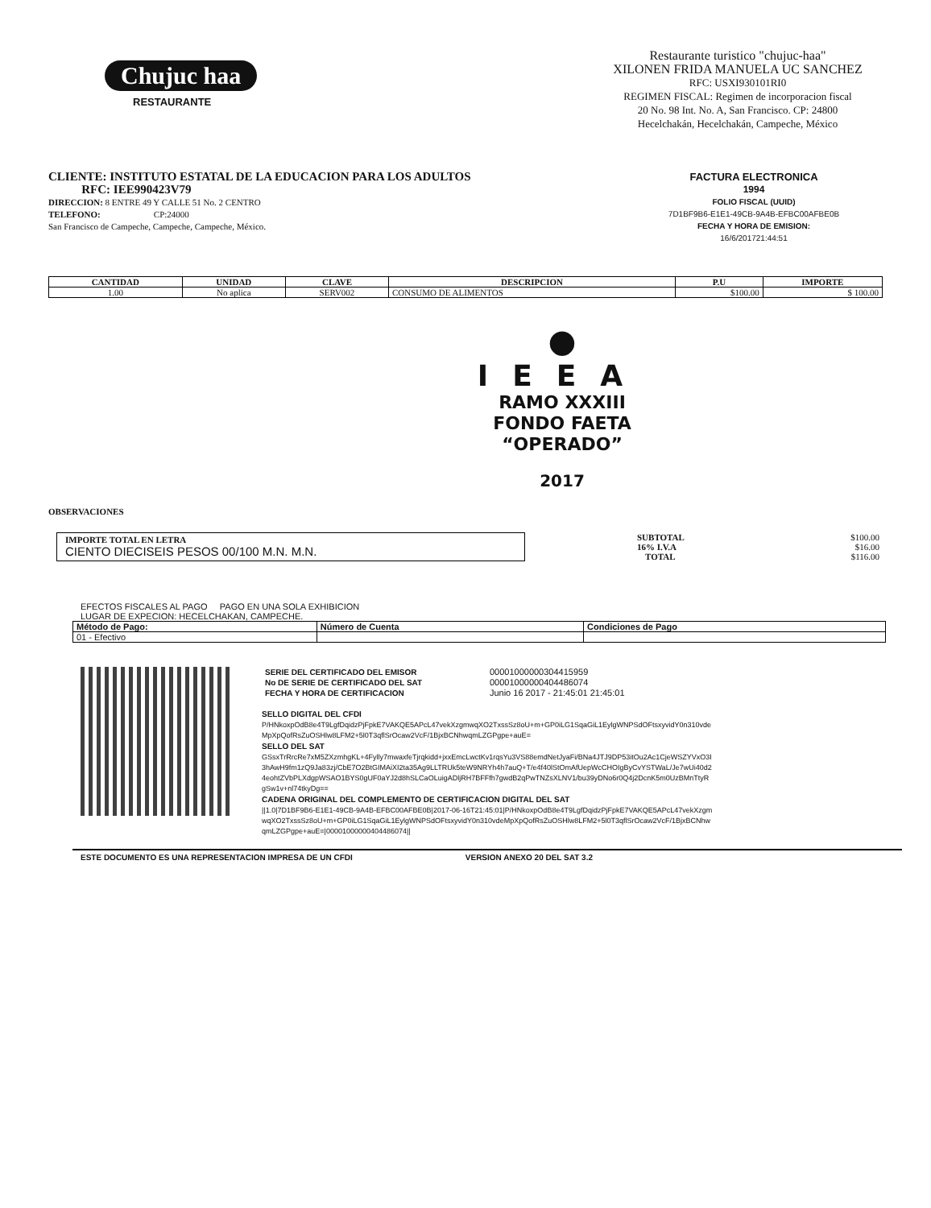Chujuc haa
RESTAURANTE
Restaurante turistico "chujuc-haa"
XILONEN FRIDA MANUELA UC SANCHEZ
RFC: USXI930101RI0
REGIMEN FISCAL: Regimen de incorporacion fiscal
20 No. 98 Int. No. A, San Francisco. CP: 24800
Hecelchakán, Hecelchakán, Campeche, México
CLIENTE: INSTITUTO ESTATAL DE LA EDUCACION PARA LOS ADULTOS
RFC: IEE990423V79
DIRECCION: 8 ENTRE 49 Y CALLE 51 No. 2 CENTRO
TELEFONO: CP:24000
San Francisco de Campeche, Campeche, Campeche, México.
FACTURA ELECTRONICA
1994
FOLIO FISCAL (UUID)
7D1BF9B6-E1E1-49CB-9A4B-EFBC00AFBE0B
FECHA Y HORA DE EMISION:
16/6/201721:44:51
| CANTIDAD | UNIDAD | CLAVE | DESCRIPCION | P.U | IMPORTE |
| --- | --- | --- | --- | --- | --- |
| 1.00 | No aplica | SERV002 | CONSUMO DE ALIMENTOS | $100.00 | $ 100.00 |
●
IEEA
RAMO XXXIII
FONDO FAETA
“OPERADO”
2017
OBSERVACIONES
IMPORTE TOTAL EN LETRA
CIENTO DIECISEIS PESOS 00/100 M.N. M.N.
| SUBTOTAL | $100.00 |
| 16% I.V.A | $16.00 |
| TOTAL | $116.00 |
EFECTOS FISCALES AL PAGO PAGO EN UNA SOLA EXHIBICION
LUGAR DE EXPECION: HECELCHAKAN, CAMPECHE.
| Método de Pago: | Número de Cuenta | Condiciones de Pago |
| --- | --- | --- |
| 01 - Efectivo | | |
| SERIE DEL CERTIFICADO DEL EMISOR | 00001000000304415959 |
| No DE SERIE DE CERTIFICADO DEL SAT | 00001000000404486074 |
| FECHA Y HORA DE CERTIFICACION | Junio 16 2017 - 21:45:01 21:45:01 |
SELLO DIGITAL DEL CFDI
P/HNkoxpOdB8e4T9LgfDqidzPjFpkE7VAKQE5APcL47vekXzgmwqXO2TxssSz8oU+m+GP0iLG1SqaGiL1EylgWNPSdOFtsxyvidY0n310vdeMpXpQofRsZuOSHlw8LFM2+5l0T3qflSrOcaw2VcF/1BjxBCNhwqmLZGPgpe+auE=
SELLO DEL SAT
GSsxTrRrcRe7xM5ZXzmhgKL+4Fylly7mwaxfeTjrqkidd+jxxEmcLwctKv1rqsYu3VS88emdNetJyaFi/BNa4JTJ9DP53itOu2Ac1CjeWSZYVxO3I3hAwH9fm1zQ9Ja83zj/CbE7O2BtGIMAiXI2ta35Ag9LLTRUk5teW9NRYh4h7auQ+T/e4f40lStOmAfUepWcCHOIgByCvYSTWaL/Je7wUi40d24eohtZVbPLXdgpWSAO1BYS0gUF0aYJ2d8hSLCaOLuigADljRH7BFFfh7gwdB2qPwTNZsXLNV1/bu39yDNo6r0Q4j2DcnK5m0UzBMnTtyRgSw1v+nl74tkyDg==
CADENA ORIGINAL DEL COMPLEMENTO DE CERTIFICACION DIGITAL DEL SAT
||1.0|7D1BF9B6-E1E1-49CB-9A4B-EFBC00AFBE0B|2017-06-16T21:45:01|P/HNkoxpOdB8e4T9LgfDqidzPjFpkE7VAKQE5APcL47vekXzgmwqXO2TxssSz8oU+m+GP0iLG1SqaGiL1EylgWNPSdOFtsxyvidY0n310vdeMpXpQofRsZuOSHlw8LFM2+5l0T3qflSrOcaw2VcF/1BjxBCNhwqmLZGPgpe+auE=|00001000000404486074||
ESTE DOCUMENTO ES UNA REPRESENTACION IMPRESA DE UN CFDI VERSION ANEXO 20 DEL SAT 3.2